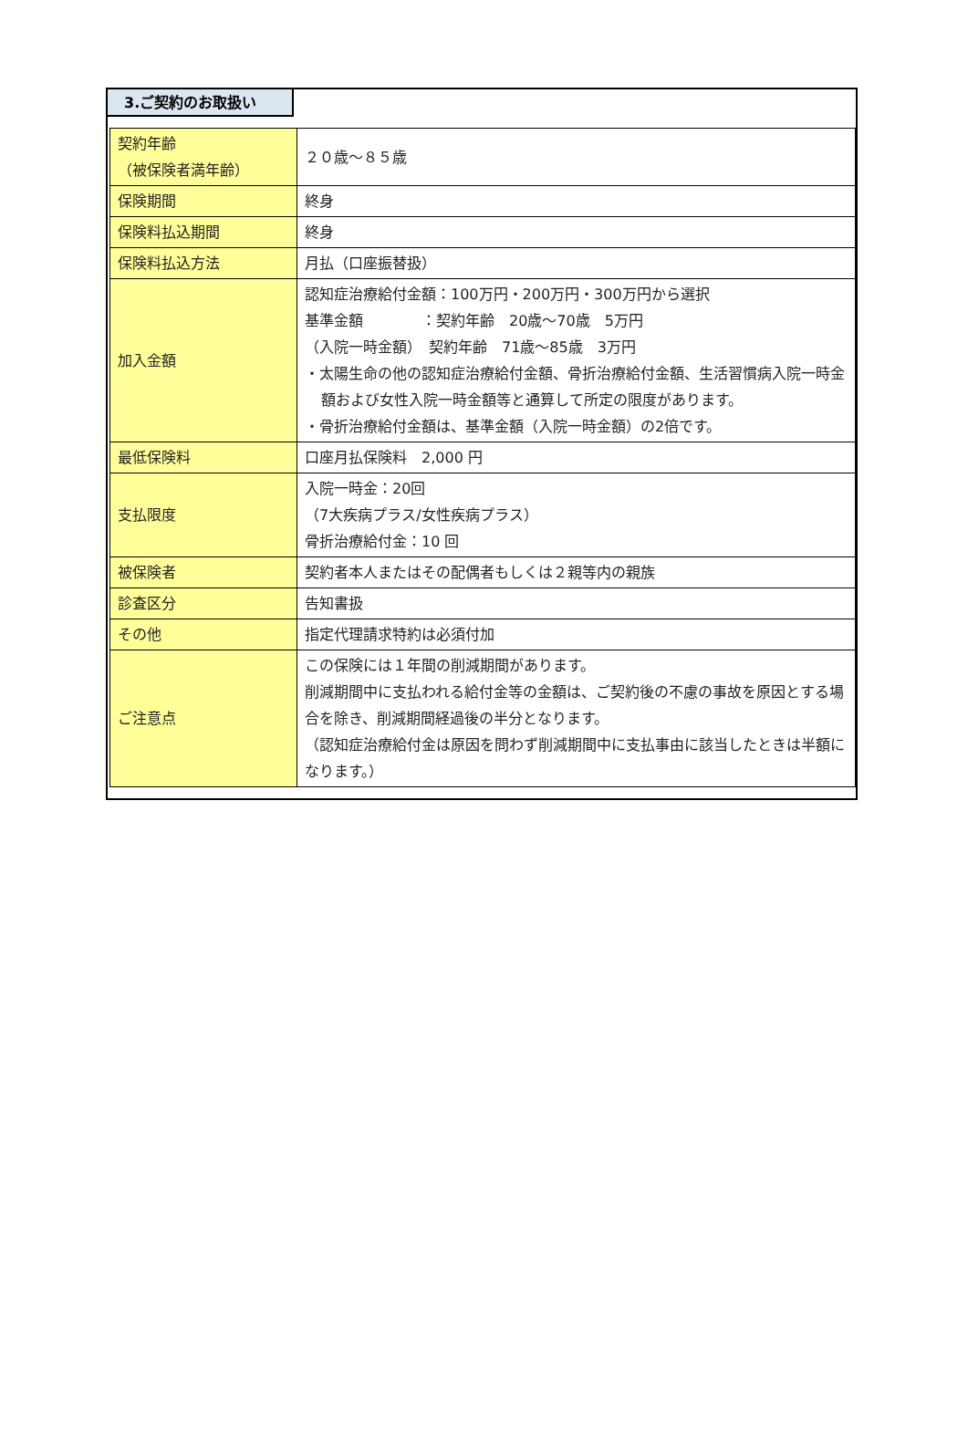3.ご契約のお取扱い
| 契約年齢 （被保険者満年齢） | ２０歳～８５歳 |
| 保険期間 | 終身 |
| 保険料払込期間 | 終身 |
| 保険料払込方法 | 月払（口座振替扱） |
| 加入金額 | 認知症治療給付金額：100万円・200万円・300万円から選択 基準金額 ：契約年齢 20歳～70歳 5万円 （入院一時金額） 契約年齢 71歳～85歳 3万円 ・太陽生命の他の認知症治療給付金額、骨折治療給付金額、生活習慣病入院一時金額および女性入院一時金額等と通算して所定の限度があります。 ・骨折治療給付金額は、基準金額（入院一時金額）の2倍です。 |
| 最低保険料 | 口座月払保険料 2,000 円 |
| 支払限度 | 入院一時金：20回 （7大疾病プラス/女性疾病プラス） 骨折治療給付金：10 回 |
| 被保険者 | 契約者本人またはその配偶者もしくは２親等内の親族 |
| 診査区分 | 告知書扱 |
| その他 | 指定代理請求特約は必須付加 |
| ご注意点 | この保険には１年間の削減期間があります。 削減期間中に支払われる給付金等の金額は、ご契約後の不慮の事故を原因とする場合を除き、削減期間経過後の半分となります。 （認知症治療給付金は原因を問わず削減期間中に支払事由に該当したときは半額になります。） |